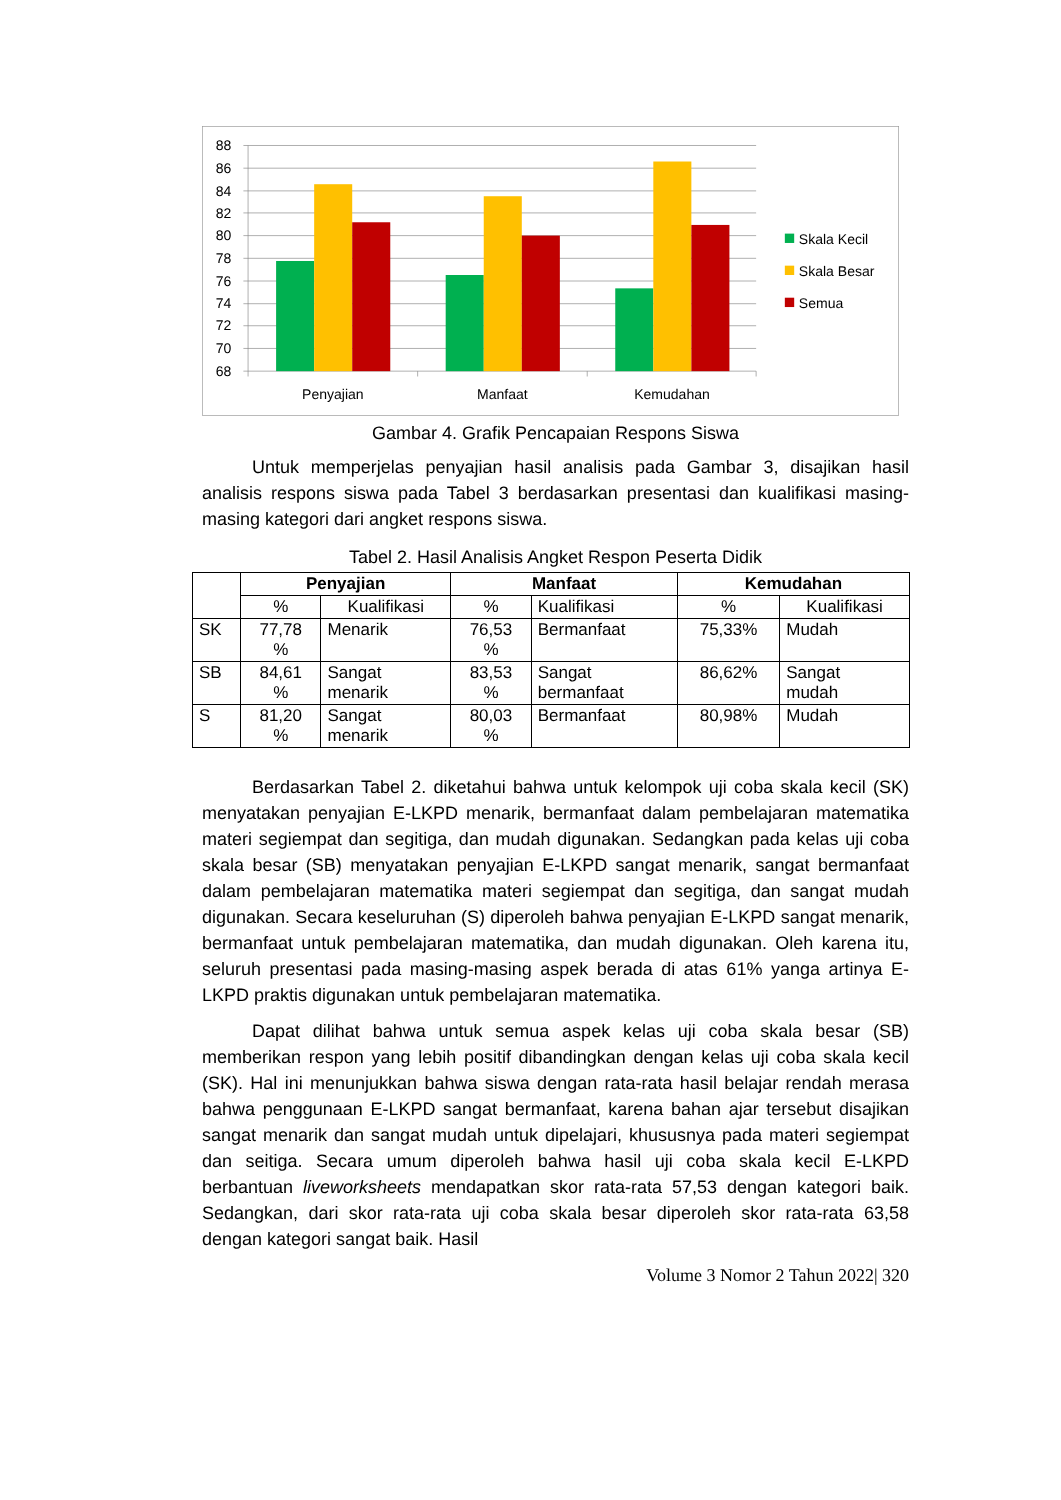88
86
84
82
80
78
76
74
72
70
68
Penyajian
Manfaat
Kemudahan
Skala Kecil
Skala Besar
Semua
Gambar 4. Grafik Pencapaian Respons Siswa
Untuk memperjelas penyajian hasil analisis pada Gambar 3, disajikan hasil analisis respons siswa pada Tabel 3 berdasarkan presentasi dan kualifikasi masing-masing kategori dari angket respons siswa.
Tabel 2. Hasil Analisis Angket Respon Peserta Didik
| | Penyajian | | Manfaat | | Kemudahan | |
| --- | --- | --- | --- | --- | --- | --- |
| | % | Kualifikasi | % | Kualifikasi | % | Kualifikasi |
| SK | 77,78 % | Menarik | 76,53 % | Bermanfaat | 75,33% | Mudah |
| SB | 84,61 % | Sangat menarik | 83,53 % | Sangat bermanfaat | 86,62% | Sangat mudah |
| S | 81,20 % | Sangat menarik | 80,03 % | Bermanfaat | 80,98% | Mudah |
Berdasarkan Tabel 2. diketahui bahwa untuk kelompok uji coba skala kecil (SK) menyatakan penyajian E-LKPD menarik, bermanfaat dalam pembelajaran matematika materi segiempat dan segitiga, dan mudah digunakan. Sedangkan pada kelas uji coba skala besar (SB) menyatakan penyajian E-LKPD sangat menarik, sangat bermanfaat dalam pembelajaran matematika materi segiempat dan segitiga, dan sangat mudah digunakan. Secara keseluruhan (S) diperoleh bahwa penyajian E-LKPD sangat menarik, bermanfaat untuk pembelajaran matematika, dan mudah digunakan. Oleh karena itu, seluruh presentasi pada masing-masing aspek berada di atas 61% yanga artinya E-LKPD praktis digunakan untuk pembelajaran matematika.
Dapat dilihat bahwa untuk semua aspek kelas uji coba skala besar (SB) memberikan respon yang lebih positif dibandingkan dengan kelas uji coba skala kecil (SK). Hal ini menunjukkan bahwa siswa dengan rata-rata hasil belajar rendah merasa bahwa penggunaan E-LKPD sangat bermanfaat, karena bahan ajar tersebut disajikan sangat menarik dan sangat mudah untuk dipelajari, khususnya pada materi segiempat dan seitiga. Secara umum diperoleh bahwa hasil uji coba skala kecil E-LKPD berbantuan liveworksheets mendapatkan skor rata-rata 57,53 dengan kategori baik. Sedangkan, dari skor rata-rata uji coba skala besar diperoleh skor rata-rata 63,58 dengan kategori sangat baik. Hasil
Volume 3 Nomor 2 Tahun 2022| 320